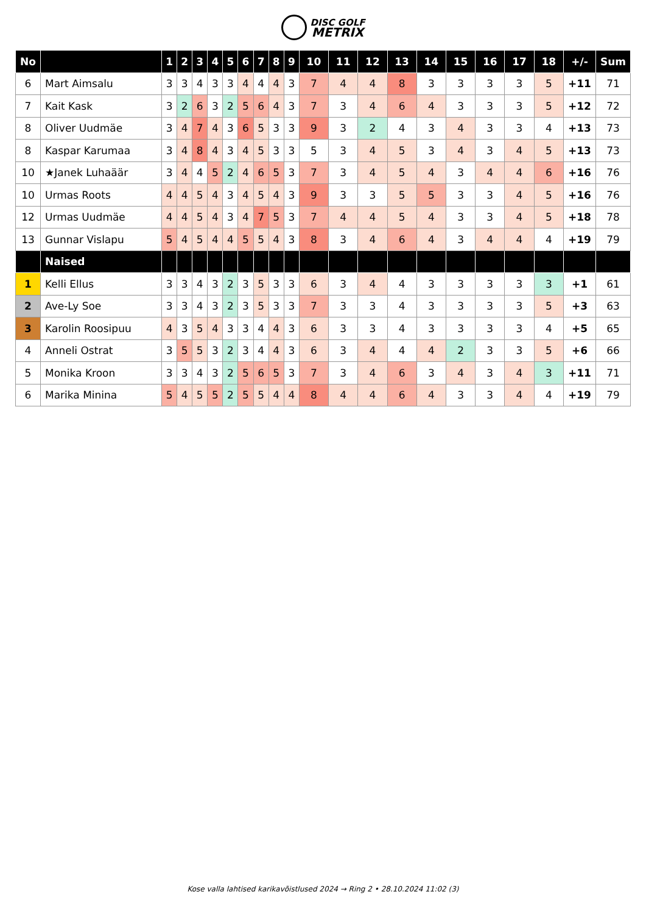DISC GOLF
METRIX
| No | | 1 | 2 | 3 | 4 | 5 | 6 | 7 | 8 | 9 | 10 | 11 | 12 | 13 | 14 | 15 | 16 | 17 | 18 | +/- | Sum |
| --- | --- | --- | --- | --- | --- | --- | --- | --- | --- | --- | --- | --- | --- | --- | --- | --- | --- | --- | --- | --- | --- |
| 6 | Mart Aimsalu | 3 | 3 | 4 | 3 | 3 | 4 | 4 | 4 | 3 | 7 | 4 | 4 | 8 | 3 | 3 | 3 | 3 | 5 | +11 | 71 |
| 7 | Kait Kask | 3 | 2 | 6 | 3 | 2 | 5 | 6 | 4 | 3 | 7 | 3 | 4 | 6 | 4 | 3 | 3 | 3 | 5 | +12 | 72 |
| 8 | Oliver Uudmäe | 3 | 4 | 7 | 4 | 3 | 6 | 5 | 3 | 3 | 9 | 3 | 2 | 4 | 3 | 4 | 3 | 3 | 4 | +13 | 73 |
| 8 | Kaspar Karumaa | 3 | 4 | 8 | 4 | 3 | 4 | 5 | 3 | 3 | 5 | 3 | 4 | 5 | 3 | 4 | 3 | 4 | 5 | +13 | 73 |
| 10 | ★Janek Luhaäär | 3 | 4 | 4 | 5 | 2 | 4 | 6 | 5 | 3 | 7 | 3 | 4 | 5 | 4 | 3 | 4 | 4 | 6 | +16 | 76 |
| 10 | Urmas Roots | 4 | 4 | 5 | 4 | 3 | 4 | 5 | 4 | 3 | 9 | 3 | 3 | 5 | 5 | 3 | 3 | 4 | 5 | +16 | 76 |
| 12 | Urmas Uudmäe | 4 | 4 | 5 | 4 | 3 | 4 | 7 | 5 | 3 | 7 | 4 | 4 | 5 | 4 | 3 | 3 | 4 | 5 | +18 | 78 |
| 13 | Gunnar Vislapu | 5 | 4 | 5 | 4 | 4 | 5 | 5 | 4 | 3 | 8 | 3 | 4 | 6 | 4 | 3 | 4 | 4 | 4 | +19 | 79 |
| | Naised | | | | | | | | | | | | | | | | | | | | |
| 1 | Kelli Ellus | 3 | 3 | 4 | 3 | 2 | 3 | 5 | 3 | 3 | 6 | 3 | 4 | 4 | 3 | 3 | 3 | 3 | 3 | +1 | 61 |
| 2 | Ave-Ly Soe | 3 | 3 | 4 | 3 | 2 | 3 | 5 | 3 | 3 | 7 | 3 | 3 | 4 | 3 | 3 | 3 | 3 | 5 | +3 | 63 |
| 3 | Karolin Roosipuu | 4 | 3 | 5 | 4 | 3 | 3 | 4 | 4 | 3 | 6 | 3 | 3 | 4 | 3 | 3 | 3 | 3 | 4 | +5 | 65 |
| 4 | Anneli Ostrat | 3 | 5 | 5 | 3 | 2 | 3 | 4 | 4 | 3 | 6 | 3 | 4 | 4 | 4 | 2 | 3 | 3 | 5 | +6 | 66 |
| 5 | Monika Kroon | 3 | 3 | 4 | 3 | 2 | 5 | 6 | 5 | 3 | 7 | 3 | 4 | 6 | 3 | 4 | 3 | 4 | 3 | +11 | 71 |
| 6 | Marika Minina | 5 | 4 | 5 | 5 | 2 | 5 | 5 | 4 | 4 | 8 | 4 | 4 | 6 | 4 | 3 | 3 | 4 | 4 | +19 | 79 |
Kose valla lahtised karikavõistlused 2024 → Ring 2 • 28.10.2024 11:02 (3)